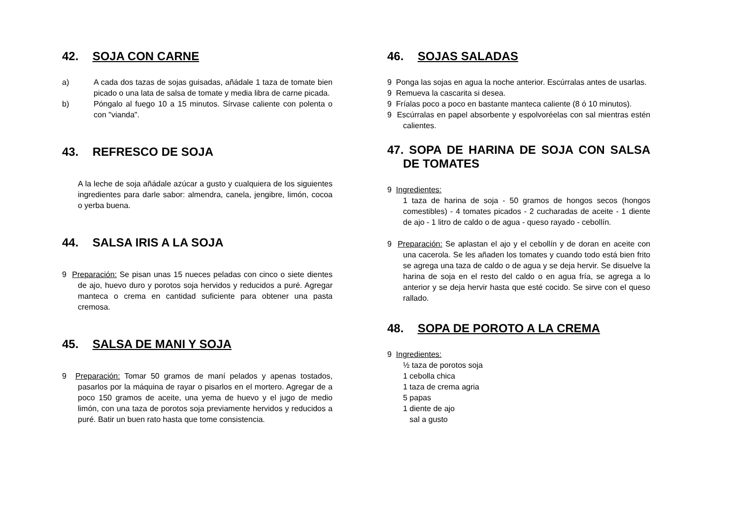42. SOJA CON CARNE
a) A cada dos tazas de sojas guisadas, añádale 1 taza de tomate bien picado o una lata de salsa de tomate y media libra de carne picada.
b) Póngalo al fuego 10 a 15 minutos. Sírvase caliente con polenta o con "vianda".
43. REFRESCO DE SOJA
A la leche de soja añádale azúcar a gusto y cualquiera de los siguientes ingredientes para darle sabor: almendra, canela, jengibre, limón, cocoa o yerba buena.
44. SALSA IRIS A LA SOJA
9 Preparación: Se pisan unas 15 nueces peladas con cinco o siete dientes de ajo, huevo duro y porotos soja hervidos y reducidos a puré. Agregar manteca o crema en cantidad suficiente para obtener una pasta cremosa.
45. SALSA DE MANI Y SOJA
9 Preparación: Tomar 50 gramos de maní pelados y apenas tostados, pasarlos por la máquina de rayar o pisarlos en el mortero. Agregar de a poco 150 gramos de aceite, una yema de huevo y el jugo de medio limón, con una taza de porotos soja previamente hervidos y reducidos a puré. Batir un buen rato hasta que tome consistencia.
46. SOJAS SALADAS
9 Ponga las sojas en agua la noche anterior. Escúrralas antes de usarlas.
9 Remueva la cascarita si desea.
9 Fríalas poco a poco en bastante manteca caliente (8 ó 10 minutos).
9 Escúrralas en papel absorbente y espolvoréelas con sal mientras estén calientes.
47. SOPA DE HARINA DE SOJA CON SALSA DE TOMATES
9 Ingredientes:
1 taza de harina de soja - 50 gramos de hongos secos (hongos comestibles) - 4 tomates picados - 2 cucharadas de aceite - 1 diente de ajo - 1 litro de caldo o de agua - queso rayado - cebollín.
9 Preparación: Se aplastan el ajo y el cebollín y de doran en aceite con una cacerola. Se les añaden los tomates y cuando todo está bien frito se agrega una taza de caldo o de agua y se deja hervir. Se disuelve la harina de soja en el resto del caldo o en agua fría, se agrega a lo anterior y se deja hervir hasta que esté cocido. Se sirve con el queso rallado.
48. SOPA DE POROTO A LA CREMA
9 Ingredientes:
½ taza de porotos soja
1 cebolla chica
1 taza de crema agria
5 papas
1 diente de ajo
sal a gusto